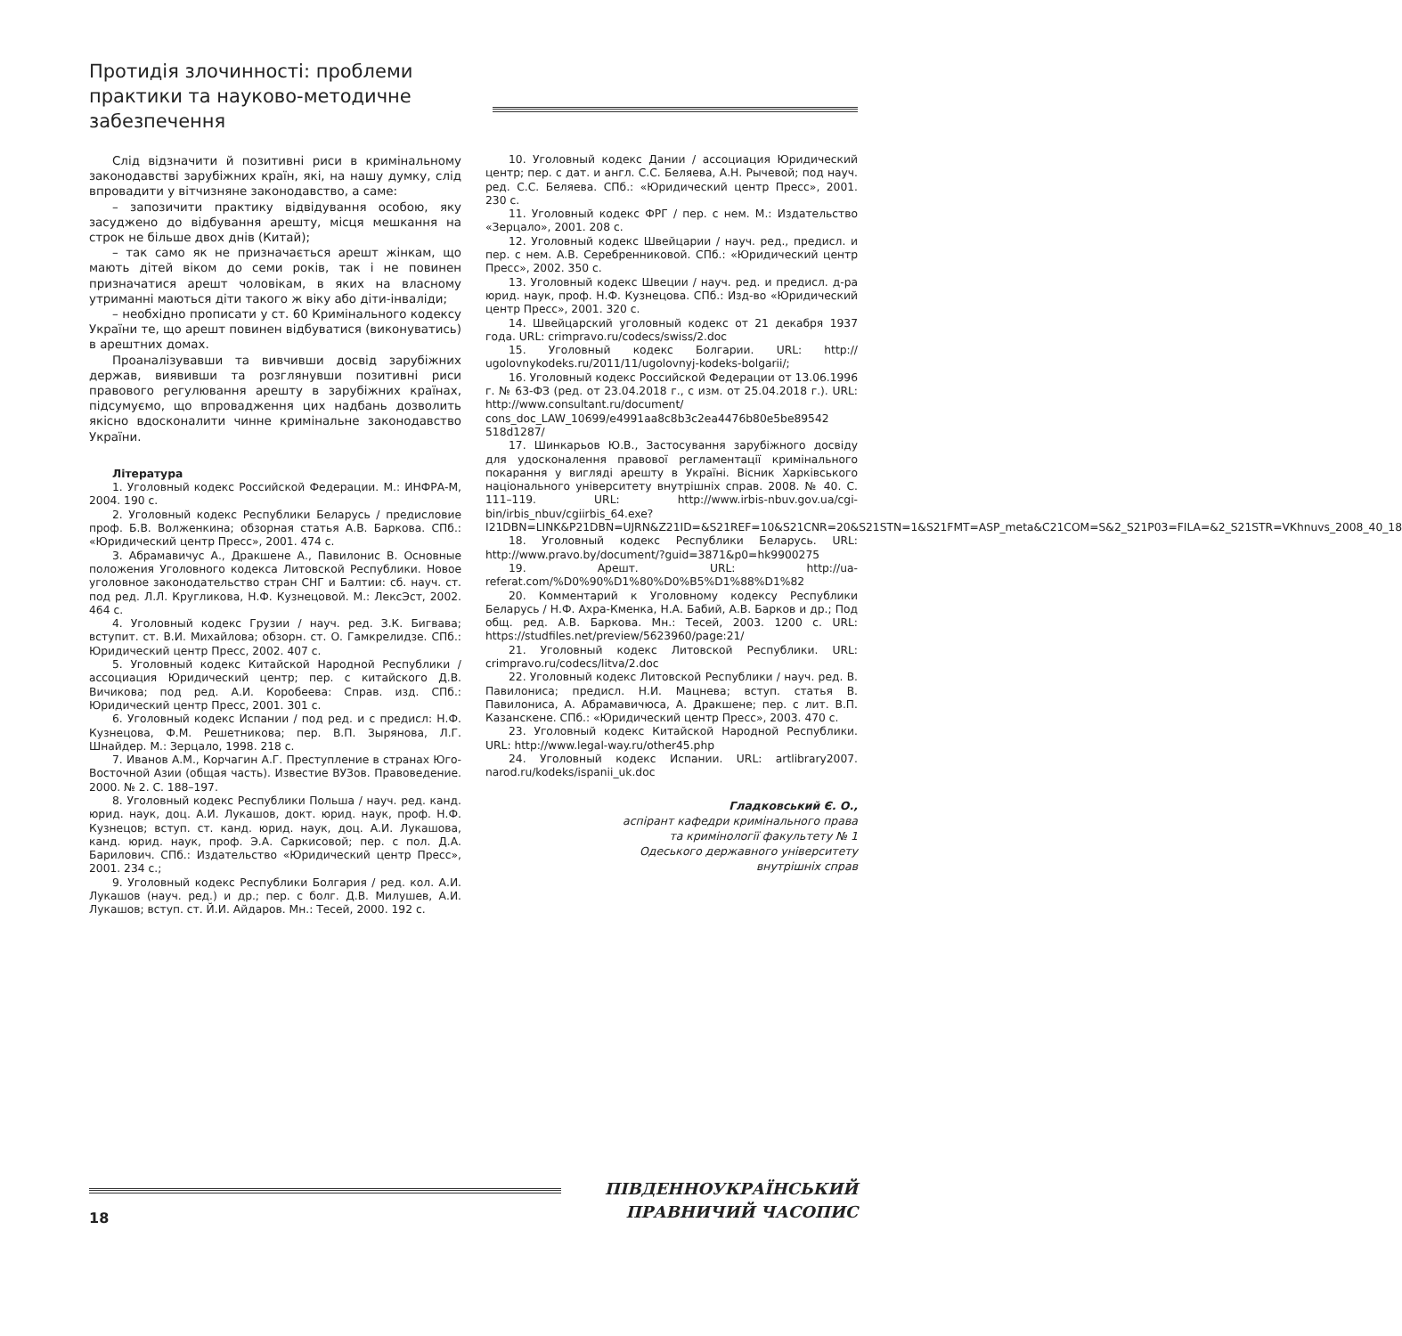Протидія злочинності: проблеми практики та науково-методичне забезпечення
Слід відзначити й позитивні риси в кримінальному законодавстві зарубіжних країн, які, на нашу думку, слід впровадити у вітчизняне законодавство, а саме:
– запозичити практику відвідування особою, яку засуджено до відбування арешту, місця мешкання на строк не більше двох днів (Китай);
– так само як не призначається арешт жінкам, що мають дітей віком до семи років, так і не повинен призначатися арешт чоловікам, в яких на власному утриманні маються діти такого ж віку або діти-інваліди;
– необхідно прописати у ст. 60 Кримінального кодексу України те, що арешт повинен відбуватися (виконуватись) в арештних домах.
Проаналізувавши та вивчивши досвід зарубіжних держав, виявивши та розглянувши позитивні риси правового регулювання арешту в зарубіжних країнах, підсумуємо, що впровадження цих надбань дозволить якісно вдосконалити чинне кримінальне законодавство України.
Література
1. Уголовный кодекс Российской Федерации. М.: ИНФРА-М, 2004. 190 с.
2. Уголовный кодекс Республики Беларусь / предисловие проф. Б.В. Волженкина; обзорная статья А.В. Баркова. СПб.: «Юридический центр Пресс», 2001. 474 с.
3. Абрамавичус А., Дракшене А., Павилонис В. Основные положения Уголовного кодекса Литовской Республики. Новое уголовное законодательство стран СНГ и Балтии: сб. науч. ст. под ред. Л.Л. Кругликова, Н.Ф. Кузнецовой. М.: ЛексЭст, 2002. 464 с.
4. Уголовный кодекс Грузии / науч. ред. З.К. Бигвава; вступит. ст. В.И. Михайлова; обзорн. ст. О. Гамкрелидзе. СПб.: Юридический центр Пресс, 2002. 407 с.
5. Уголовный кодекс Китайской Народной Республики / ассоциация Юридический центр; пер. с китайского Д.В. Вичикова; под ред. А.И. Коробеева: Справ. изд. СПб.: Юридический центр Пресс, 2001. 301 с.
6. Уголовный кодекс Испании / под ред. и с предисл: Н.Ф. Кузнецова, Ф.М. Решетникова; пер. В.П. Зырянова, Л.Г. Шнайдер. М.: Зерцало, 1998. 218 с.
7. Иванов А.М., Корчагин А.Г. Преступление в странах Юго-Восточной Азии (общая часть). Известие ВУЗов. Правоведение. 2000. № 2. С. 188–197.
8. Уголовный кодекс Республики Польша / науч. ред. канд. юрид. наук, доц. А.И. Лукашов, докт. юрид. наук, проф. Н.Ф. Кузнецов; вступ. ст. канд. юрид. наук, доц. А.И. Лукашова, канд. юрид. наук, проф. Э.А. Саркисовой; пер. с пол. Д.А. Барилович. СПб.: Издательство «Юридический центр Пресс», 2001. 234 с.;
9. Уголовный кодекс Республики Болгария / ред. кол. А.И. Лукашов (науч. ред.) и др.; пер. с болг. Д.В. Милушев, А.И. Лукашов; вступ. ст. Й.И. Айдаров. Мн.: Тесей, 2000. 192 с.
10. Уголовный кодекс Дании / ассоциация Юридический центр; пер. с дат. и англ. С.С. Беляева, А.Н. Рычевой; под науч. ред. С.С. Беляева. СПб.: «Юридический центр Пресс», 2001. 230 с.
11. Уголовный кодекс ФРГ / пер. с нем. М.: Издательство «Зерцало», 2001. 208 с.
12. Уголовный кодекс Швейцарии / науч. ред., предисл. и пер. с нем. А.В. Серебренниковой. СПб.: «Юридический центр Пресс», 2002. 350 с.
13. Уголовный кодекс Швеции / науч. ред. и предисл. д-ра юрид. наук, проф. Н.Ф. Кузнецова. СПб.: Изд-во «Юридический центр Пресс», 2001. 320 с.
14. Швейцарский уголовный кодекс от 21 декабря 1937 года. URL: crimpravo.ru/codecs/swiss/2.doc
15. Уголовный кодекс Болгарии. URL: http:// ugolovnykodeks.ru/2011/11/ugolovnyj-kodeks-bolgarii/;
16. Уголовный кодекс Российской Федерации от 13.06.1996 г. № 63-ФЗ (ред. от 23.04.2018 г., с изм. от 25.04.2018 г.). URL: http://www.consultant.ru/document/ cons_doc_LAW_10699/e4991aa8c8b3c2ea4476b80e5be89542 518d1287/
17. Шинкарьов Ю.В., Застосування зарубіжного досвіду для удосконалення правової регламентації кримінального покарання у вигляді арешту в Україні. Вісник Харківського національного університету внутрішніх справ. 2008. № 40. С. 111–119. URL: http://www.irbis-nbuv.gov.ua/cgi-bin/irbis_nbuv/cgiirbis_64.exe?I21DBN=LINK&P21DBN=UJRN&Z21ID=&S21REF=10&S21CNR=20&S21STN=1&S21FMT=ASP_meta&C21COM=S&2_S21P03=FILA=&2_S21STR=VKhnuvs_2008_40_18
18. Уголовный кодекс Республики Беларусь. URL: http://www.pravo.by/document/?guid=3871&p0=hk9900275
19. Арешт. URL: http://ua-referat.com/%D0%90%D1%80%D0%B5%D1%88%D1%82
20. Комментарий к Уголовному кодексу Республики Беларусь / Н.Ф. Ахра-Кменка, Н.А. Бабий, А.В. Барков и др.; Под общ. ред. А.В. Баркова. Мн.: Тесей, 2003. 1200 с. URL: https://studfiles.net/preview/5623960/page:21/
21. Уголовный кодекс Литовской Республики. URL: crimpravo.ru/codecs/litva/2.doc
22. Уголовный кодекс Литовской Республики / науч. ред. В. Павилониса; предисл. Н.И. Мацнева; вступ. статья В. Павилониса, А. Абрамавичюса, А. Дракшене; пер. с лит. В.П. Казанскене. СПб.: «Юридический центр Пресс», 2003. 470 с.
23. Уголовный кодекс Китайской Народной Республики. URL: http://www.legal-way.ru/other45.php
24. Уголовный кодекс Испании. URL: artlibrary2007. narod.ru/kodeks/ispanii_uk.doc
Гладковський Є. О.,
аспірант кафедри кримінального права
та кримінології факультету № 1
Одеського державного університету
внутрішніх справ
18
ПІВДЕННОУКРАЇНСЬКИЙ
ПРАВНИЧИЙ ЧАСОПИС